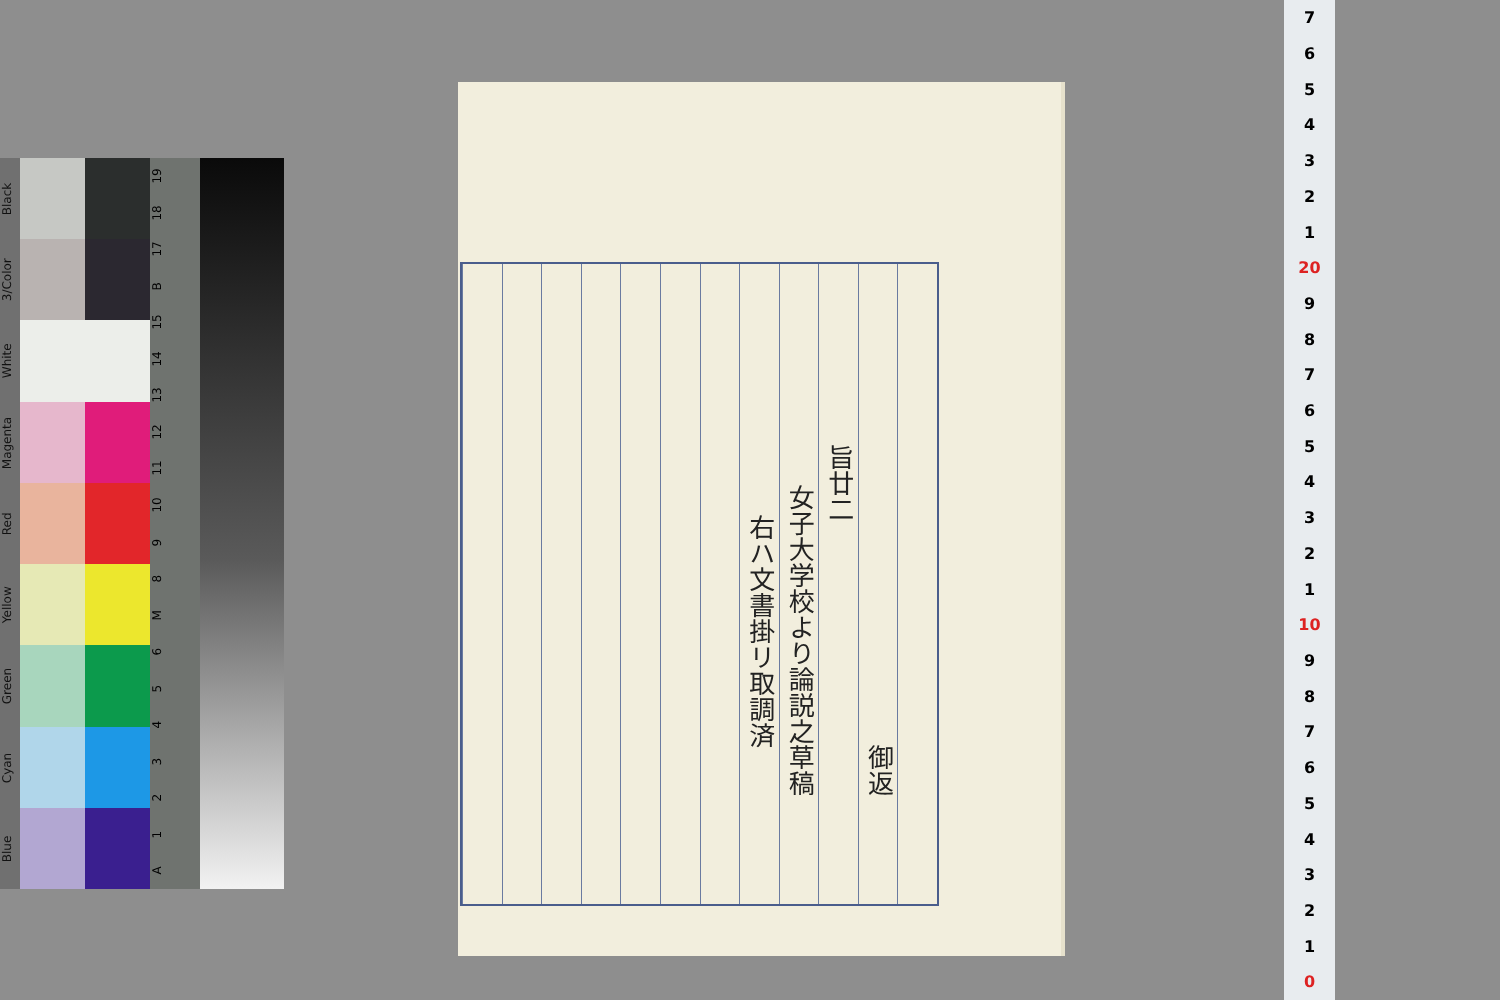Blue
Cyan
Green
Yellow
Red
Magenta
White
3/Color
Black
A
1
2
3
4
5
6
M
8
9
10
11
12
13
14
15
B
17
18
19
御返
旨廿二
女子大学校より論説之草稿
右ハ文書掛リ取調済
7
6
5
4
3
2
1
20
9
8
7
6
5
4
3
2
1
10
9
8
7
6
5
4
3
2
1
0